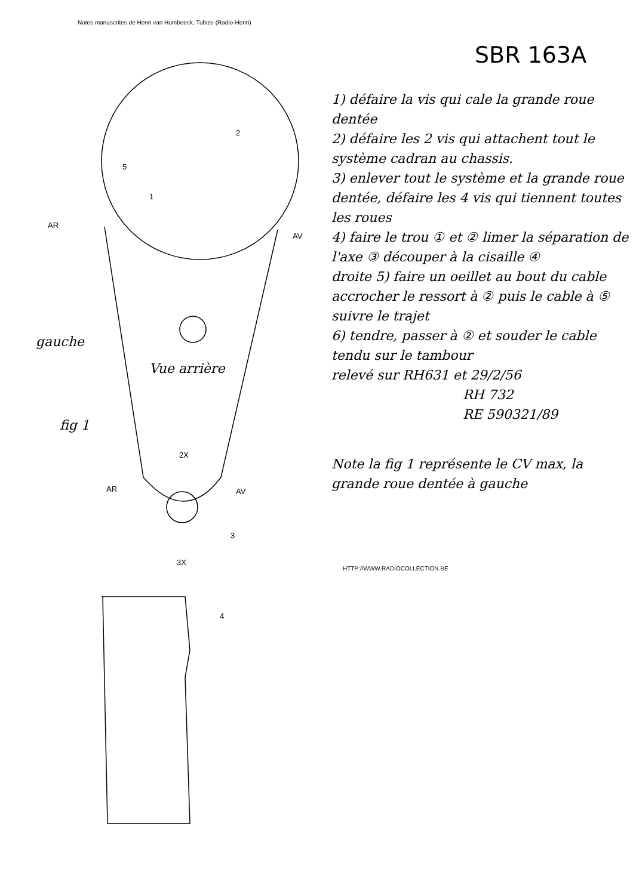Notes manuscrites de Henri van Humbeeck, Tubize (Radio-Henri)
SBR 163A
1) défaire la vis qui cale la grande roue dentée
2) défaire les 2 vis qui attachent tout le système cadran au chassis.
3) enlever tout le système et la grande roue dentée, défaire les 4 vis qui tiennent toutes les roues
4) faire le trou ① et ② limer la séparation de l'axe ③ découper à la cisaille ④
droite 5) faire un oeillet au bout du cable accrocher le ressort à ② puis le cable à ⑤ suivre le trajet
6) tendre, passer à ② et souder le cable tendu sur le tambour
relevé sur RH631 et 29/2/56
RH 732
RE 590321/89
Note la fig 1 représente le CV max, la grande roue dentée à gauche
gauche
Vue arrière
fig 1
AR
AV
2
5
1
2X
AR AV
3
3X
4
HTTP://WWW.RADIOCOLLECTION.BE